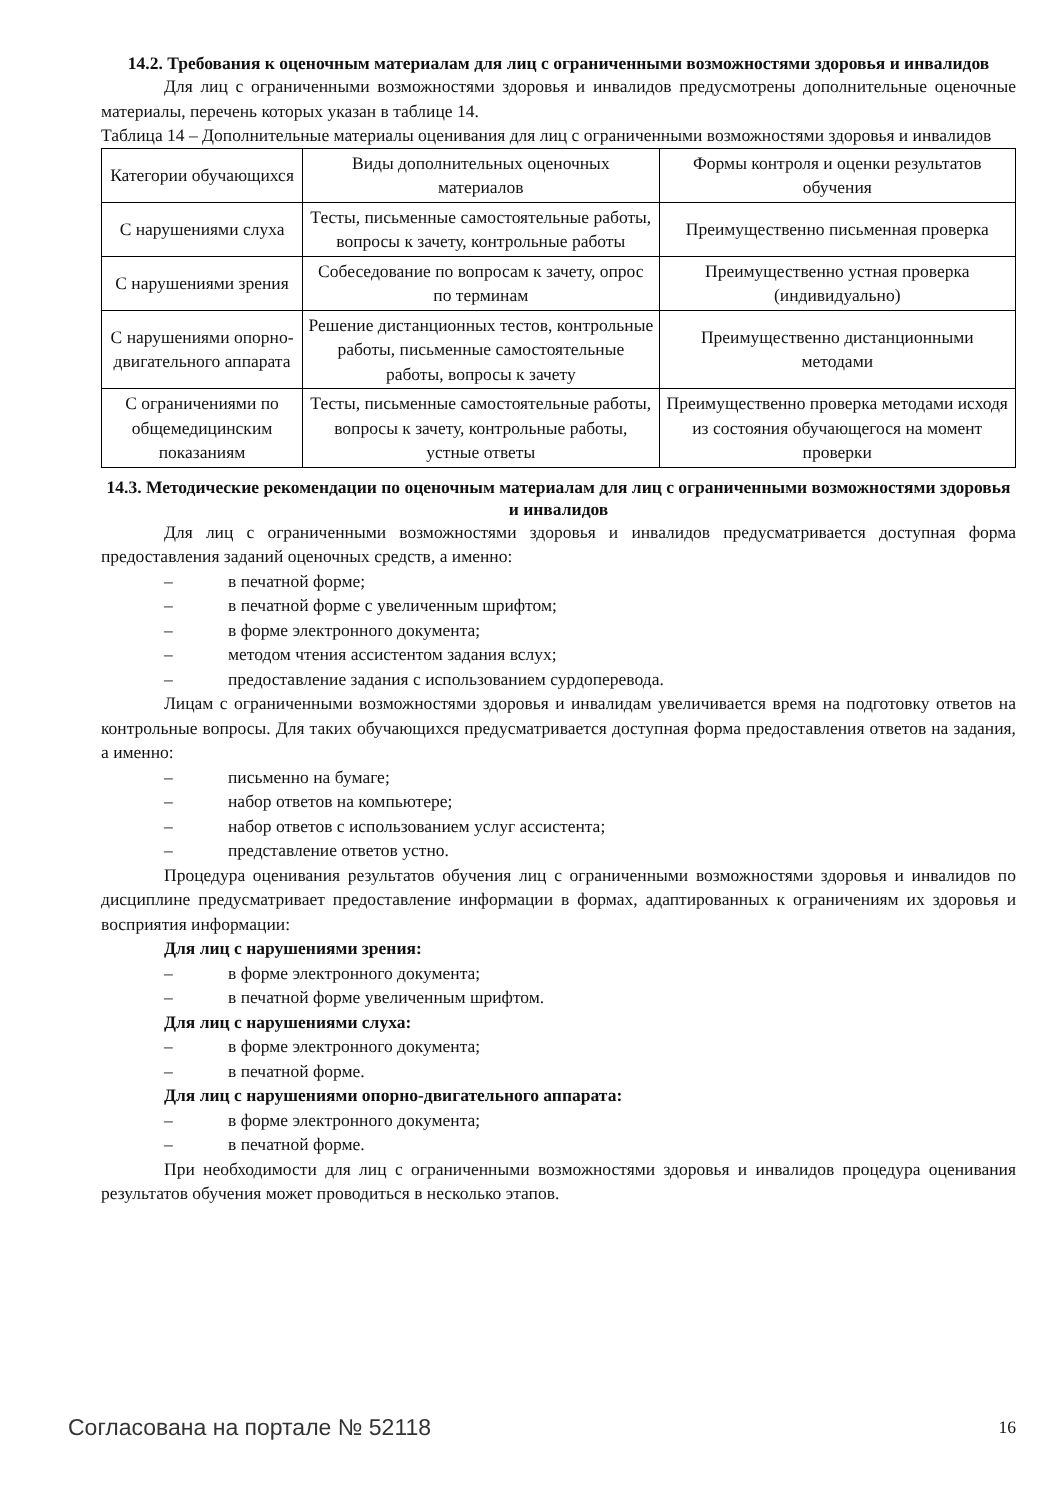14.2. Требования к оценочным материалам для лиц с ограниченными возможностями здоровья и инвалидов
Для лиц с ограниченными возможностями здоровья и инвалидов предусмотрены дополнительные оценочные материалы, перечень которых указан в таблице 14.
Таблица 14 – Дополнительные материалы оценивания для лиц с ограниченными возможностями здоровья и инвалидов
| Категории обучающихся | Виды дополнительных оценочных материалов | Формы контроля и оценки результатов обучения |
| С нарушениями слуха | Тесты, письменные самостоятельные работы, вопросы к зачету, контрольные работы | Преимущественно письменная проверка |
| С нарушениями зрения | Собеседование по вопросам к зачету, опрос по терминам | Преимущественно устная проверка (индивидуально) |
| С нарушениями опорно-двигательного аппарата | Решение дистанционных тестов, контрольные работы, письменные самостоятельные работы, вопросы к зачету | Преимущественно дистанционными методами |
| С ограничениями по общемедицинским показаниям | Тесты, письменные самостоятельные работы, вопросы к зачету, контрольные работы, устные ответы | Преимущественно проверка методами исходя из состояния обучающегося на момент проверки |
14.3. Методические рекомендации по оценочным материалам для лиц с ограниченными возможностями здоровья и инвалидов
Для лиц с ограниченными возможностями здоровья и инвалидов предусматривается доступная форма предоставления заданий оценочных средств, а именно:
– в печатной форме;
– в печатной форме с увеличенным шрифтом;
– в форме электронного документа;
– методом чтения ассистентом задания вслух;
– предоставление задания с использованием сурдоперевода.
Лицам с ограниченными возможностями здоровья и инвалидам увеличивается время на подготовку ответов на контрольные вопросы. Для таких обучающихся предусматривается доступная форма предоставления ответов на задания, а именно:
– письменно на бумаге;
– набор ответов на компьютере;
– набор ответов с использованием услуг ассистента;
– представление ответов устно.
Процедура оценивания результатов обучения лиц с ограниченными возможностями здоровья и инвалидов по дисциплине предусматривает предоставление информации в формах, адаптированных к ограничениям их здоровья и восприятия информации:
Для лиц с нарушениями зрения:
– в форме электронного документа;
– в печатной форме увеличенным шрифтом.
Для лиц с нарушениями слуха:
– в форме электронного документа;
– в печатной форме.
Для лиц с нарушениями опорно-двигательного аппарата:
– в форме электронного документа;
– в печатной форме.
При необходимости для лиц с ограниченными возможностями здоровья и инвалидов процедура оценивания результатов обучения может проводиться в несколько этапов.
Согласована на портале № 52118 16